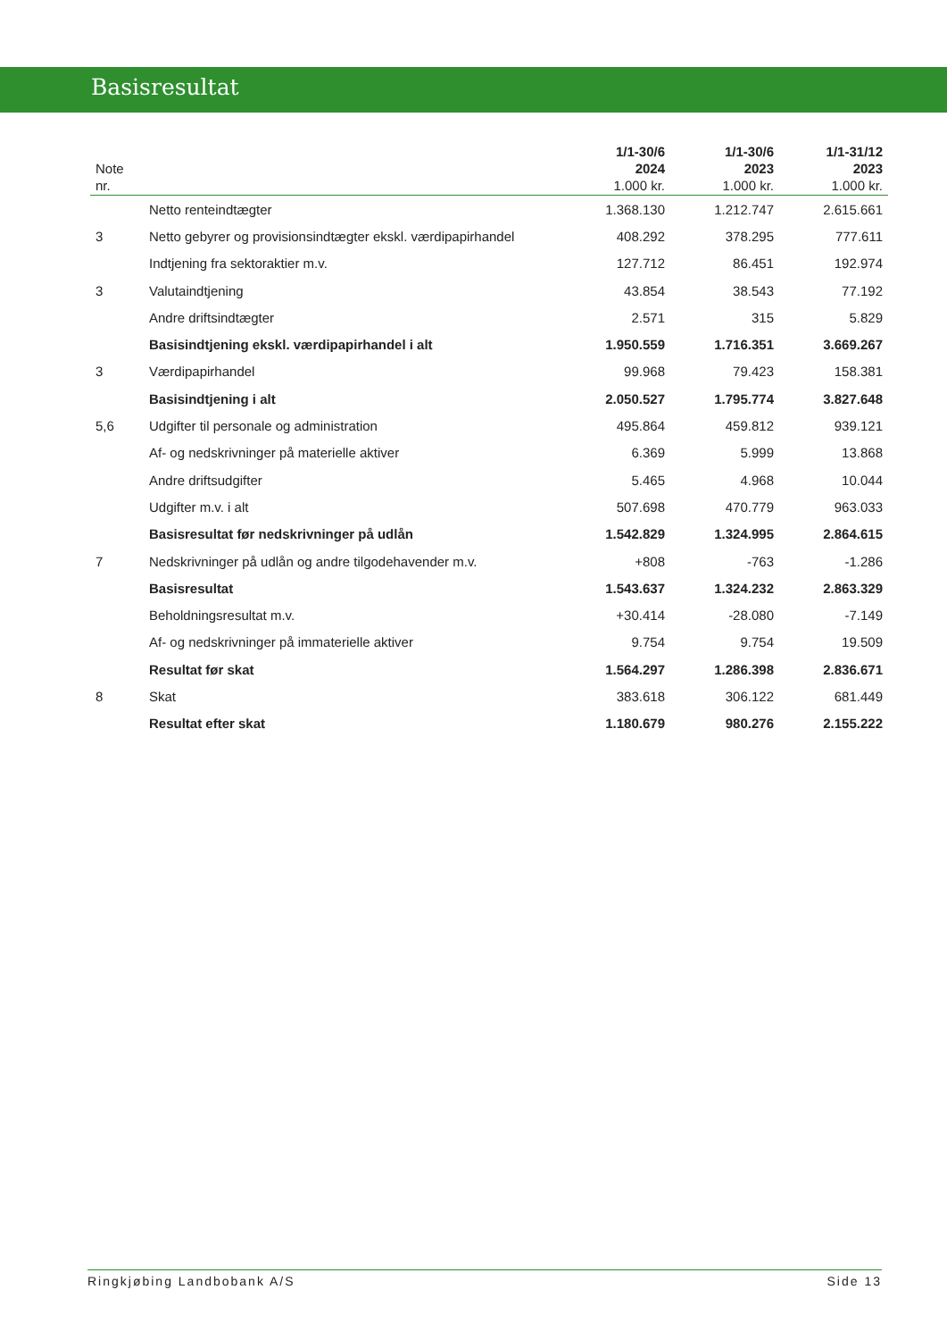Basisresultat
| Note nr. | | 1/1-30/6 2024 1.000 kr. | 1/1-30/6 2023 1.000 kr. | 1/1-31/12 2023 1.000 kr. |
| --- | --- | --- | --- | --- |
| | Netto renteindtægter | 1.368.130 | 1.212.747 | 2.615.661 |
| 3 | Netto gebyrer og provisionsindtægter ekskl. værdipapirhandel | 408.292 | 378.295 | 777.611 |
| | Indtjening fra sektoraktier m.v. | 127.712 | 86.451 | 192.974 |
| 3 | Valutaindtjening | 43.854 | 38.543 | 77.192 |
| | Andre driftsindtægter | 2.571 | 315 | 5.829 |
| | Basisindtjening ekskl. værdipapirhandel i alt | 1.950.559 | 1.716.351 | 3.669.267 |
| 3 | Værdipapirhandel | 99.968 | 79.423 | 158.381 |
| | Basisindtjening i alt | 2.050.527 | 1.795.774 | 3.827.648 |
| 5,6 | Udgifter til personale og administration | 495.864 | 459.812 | 939.121 |
| | Af- og nedskrivninger på materielle aktiver | 6.369 | 5.999 | 13.868 |
| | Andre driftsudgifter | 5.465 | 4.968 | 10.044 |
| | Udgifter m.v. i alt | 507.698 | 470.779 | 963.033 |
| | Basisresultat før nedskrivninger på udlån | 1.542.829 | 1.324.995 | 2.864.615 |
| 7 | Nedskrivninger på udlån og andre tilgodehavender m.v. | +808 | -763 | -1.286 |
| | Basisresultat | 1.543.637 | 1.324.232 | 2.863.329 |
| | Beholdningsresultat m.v. | +30.414 | -28.080 | -7.149 |
| | Af- og nedskrivninger på immaterielle aktiver | 9.754 | 9.754 | 19.509 |
| | Resultat før skat | 1.564.297 | 1.286.398 | 2.836.671 |
| 8 | Skat | 383.618 | 306.122 | 681.449 |
| | Resultat efter skat | 1.180.679 | 980.276 | 2.155.222 |
Ringkjøbing Landbobank A/S Side 13